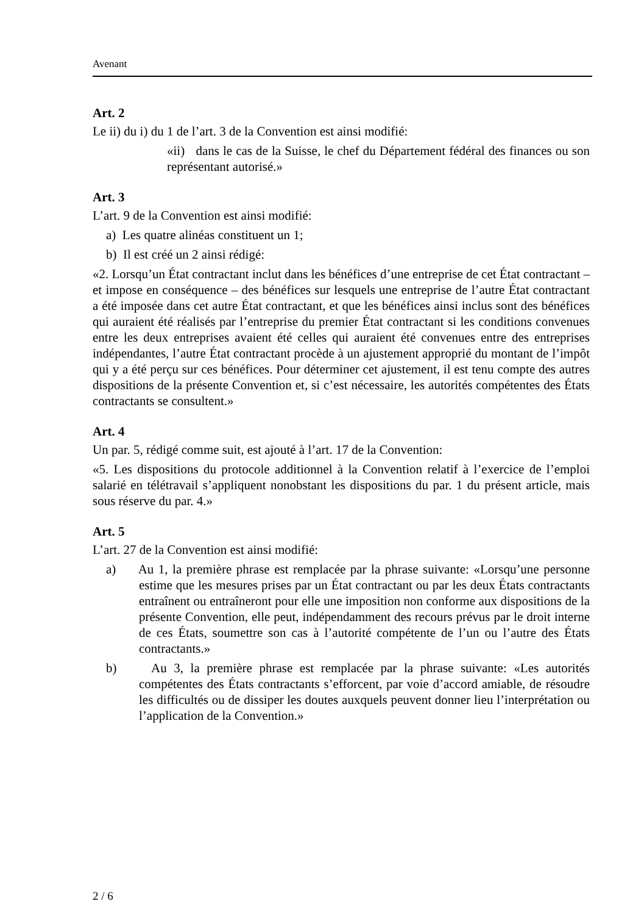Avenant
Art. 2
Le ii) du i) du 1 de l’art. 3 de la Convention est ainsi modifié:
«ii) dans le cas de la Suisse, le chef du Département fédéral des finances ou son représentant autorisé.»
Art. 3
L’art. 9 de la Convention est ainsi modifié:
a) Les quatre alinéas constituent un 1;
b) Il est créé un 2 ainsi rédigé:
«2. Lorsqu’un État contractant inclut dans les bénéfices d’une entreprise de cet État contractant – et impose en conséquence – des bénéfices sur lesquels une entreprise de l’autre État contractant a été imposée dans cet autre État contractant, et que les bénéfices ainsi inclus sont des bénéfices qui auraient été réalisés par l’entreprise du premier État contractant si les conditions convenues entre les deux entreprises avaient été celles qui auraient été convenues entre des entreprises indépendantes, l’autre État contractant procède à un ajustement approprié du montant de l’impôt qui y a été perçu sur ces bénéfices. Pour déterminer cet ajustement, il est tenu compte des autres dispositions de la présente Convention et, si c’est nécessaire, les autorités compétentes des États contractants se consultent.»
Art. 4
Un par. 5, rédigé comme suit, est ajouté à l’art. 17 de la Convention:
«5. Les dispositions du protocole additionnel à la Convention relatif à l’exercice de l’emploi salarié en télétravail s’appliquent nonobstant les dispositions du par. 1 du présent article, mais sous réserve du par. 4.»
Art. 5
L’art. 27 de la Convention est ainsi modifié:
a) Au 1, la première phrase est remplacée par la phrase suivante: «Lorsqu’une personne estime que les mesures prises par un État contractant ou par les deux États contractants entraînent ou entraîneront pour elle une imposition non conforme aux dispositions de la présente Convention, elle peut, indépendamment des recours prévus par le droit interne de ces États, soumettre son cas à l’autorité compétente de l’un ou l’autre des États contractants.»
b) Au 3, la première phrase est remplacée par la phrase suivante: «Les autorités compétentes des États contractants s’efforcent, par voie d’accord amiable, de résoudre les difficultés ou de dissiper les doutes auxquels peuvent donner lieu l’interprétation ou l’application de la Convention.»
2 / 6